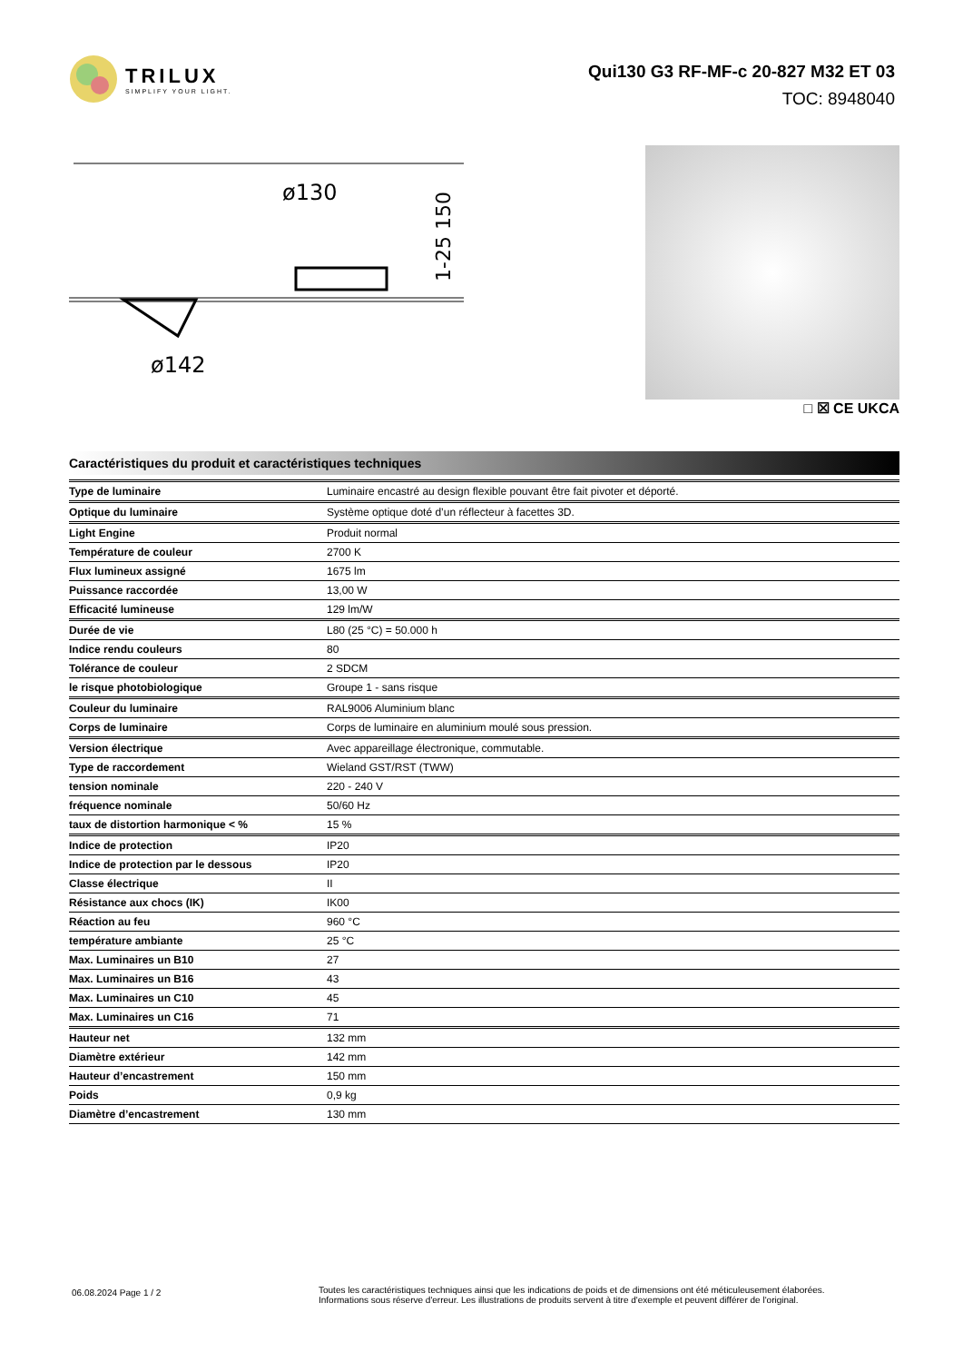TRILUX
SIMPLIFY YOUR LIGHT.
Qui130 G3 RF-MF-c 20-827 M32 ET 03
TOC: 8948040
ø130
ø142
1-25 150
□ ☒ CE UKCA
Caractéristiques du produit et caractéristiques techniques
| Type de luminaire | Luminaire encastré au design flexible pouvant être fait pivoter et déporté. |
| Optique du luminaire | Système optique doté d’un réflecteur à facettes 3D. |
| Light Engine | Produit normal |
| Température de couleur | 2700 K |
| Flux lumineux assigné | 1675 lm |
| Puissance raccordée | 13,00 W |
| Efficacité lumineuse | 129 lm/W |
| Durée de vie | L80 (25 °C) = 50.000 h |
| Indice rendu couleurs | 80 |
| Tolérance de couleur | 2 SDCM |
| le risque photobiologique | Groupe 1 - sans risque |
| Couleur du luminaire | RAL9006 Aluminium blanc |
| Corps de luminaire | Corps de luminaire en aluminium moulé sous pression. |
| Version électrique | Avec appareillage électronique, commutable. |
| Type de raccordement | Wieland GST/RST (TWW) |
| tension nominale | 220 - 240 V |
| fréquence nominale | 50/60 Hz |
| taux de distortion harmonique < % | 15 % |
| Indice de protection | IP20 |
| Indice de protection par le dessous | IP20 |
| Classe électrique | II |
| Résistance aux chocs (IK) | IK00 |
| Réaction au feu | 960 °C |
| température ambiante | 25 °C |
| Max. Luminaires un B10 | 27 |
| Max. Luminaires un B16 | 43 |
| Max. Luminaires un C10 | 45 |
| Max. Luminaires un C16 | 71 |
| Hauteur net | 132 mm |
| Diamètre extérieur | 142 mm |
| Hauteur d’encastrement | 150 mm |
| Poids | 0,9 kg |
| Diamètre d’encastrement | 130 mm |
06.08.2024 Page 1 / 2
Toutes les caractéristiques techniques ainsi que les indications de poids et de dimensions ont été méticuleusement élaborées.
Informations sous réserve d'erreur. Les illustrations de produits servent à titre d'exemple et peuvent différer de l'original.